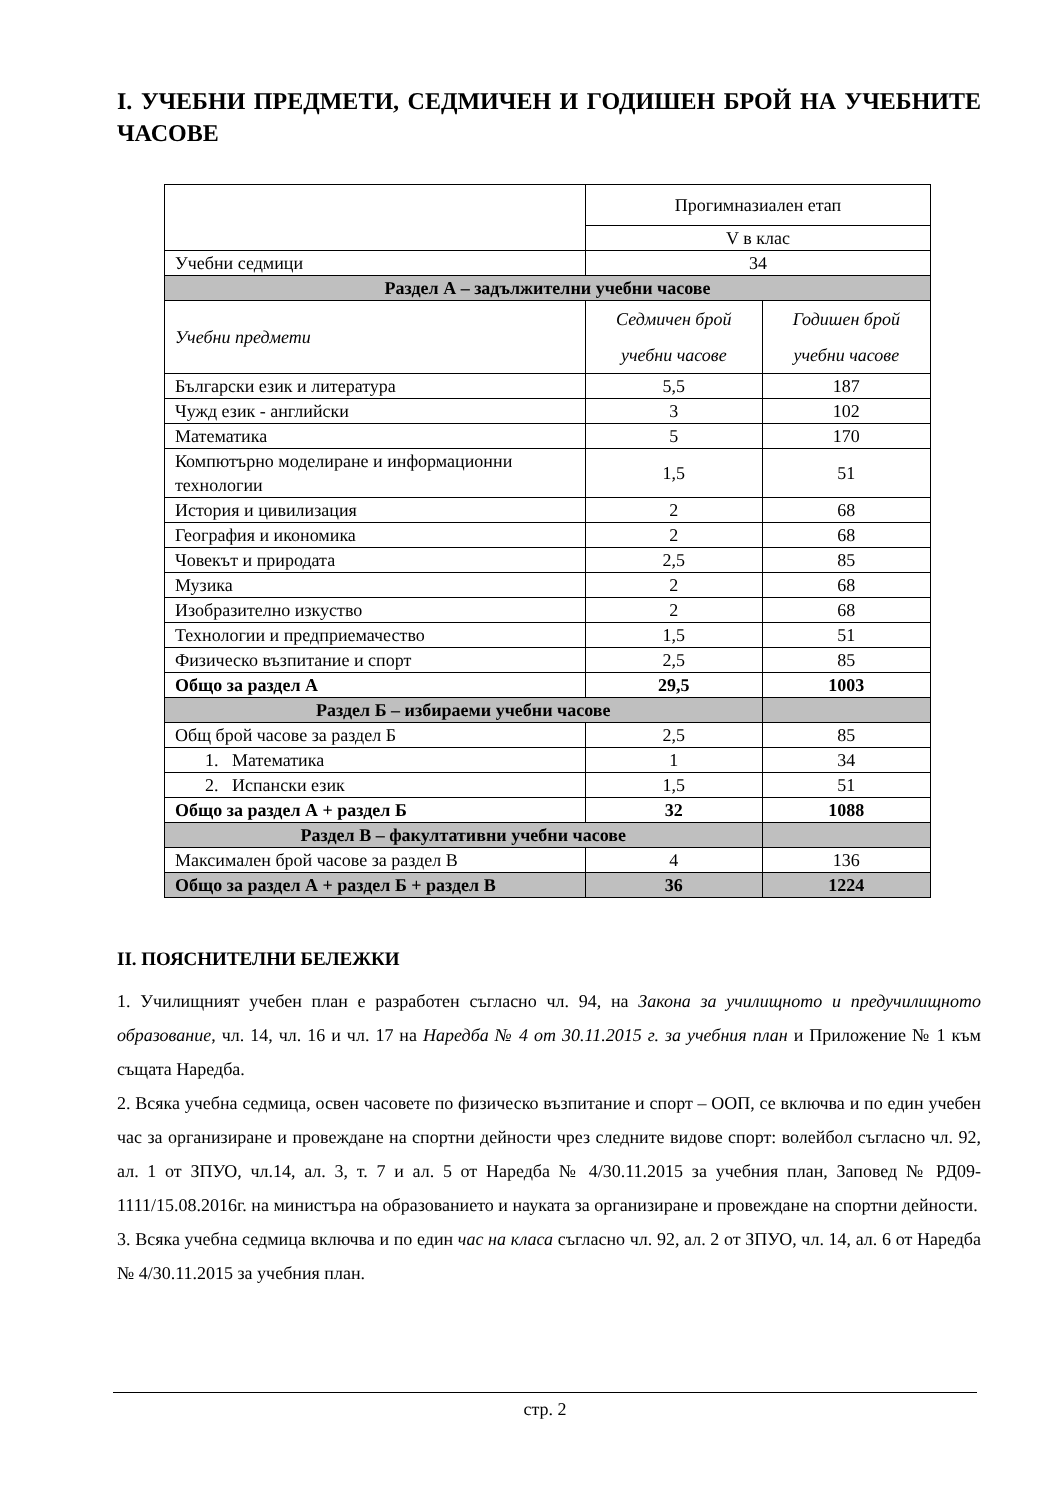I. УЧЕБНИ ПРЕДМЕТИ, СЕДМИЧЕН И ГОДИШЕН БРОЙ НА УЧЕБНИТЕ ЧАСОВЕ
| | Прогимназиален етап | |
| | V в клас | |
| Учебни седмици | 34 | |
| Раздел А – задължителни учебни часове | | |
| Учебни предмети | Седмичен брой учебни часове | Годишен брой учебни часове |
| Български език и литература | 5,5 | 187 |
| Чужд език - английски | 3 | 102 |
| Математика | 5 | 170 |
| Компютърно моделиране и информационни технологии | 1,5 | 51 |
| История и цивилизация | 2 | 68 |
| География и икономика | 2 | 68 |
| Човекът и природата | 2,5 | 85 |
| Музика | 2 | 68 |
| Изобразително изкуство | 2 | 68 |
| Технологии и предприемачество | 1,5 | 51 |
| Физическо възпитание и спорт | 2,5 | 85 |
| Общо за раздел А | 29,5 | 1003 |
| Раздел Б – избираеми учебни часове | | |
| Общ брой часове за раздел Б | 2,5 | 85 |
| 1. Математика | 1 | 34 |
| 2. Испански език | 1,5 | 51 |
| Общо за раздел А + раздел Б | 32 | 1088 |
| Раздел В – факултативни учебни часове | | |
| Максимален брой часове за раздел В | 4 | 136 |
| Общо за раздел А + раздел Б + раздел В | 36 | 1224 |
II. ПОЯСНИТЕЛНИ БЕЛЕЖКИ
1. Училищният учебен план е разработен съгласно чл. 94, на Закона за училищното и предучилищното образование, чл. 14, чл. 16 и чл. 17 на Наредба № 4 от 30.11.2015 г. за учебния план и Приложение № 1 към същата Наредба.
2. Всяка учебна седмица, освен часовете по физическо възпитание и спорт – ООП, се включва и по един учебен час за организиране и провеждане на спортни дейности чрез следните видове спорт: волейбол съгласно чл. 92, ал. 1 от ЗПУО, чл.14, ал. 3, т. 7 и ал. 5 от Наредба № 4/30.11.2015 за учебния план, Заповед № РД09-1111/15.08.2016г. на министъра на образованието и науката за организиране и провеждане на спортни дейности.
3. Всяка учебна седмица включва и по един час на класа съгласно чл. 92, ал. 2 от ЗПУО, чл. 14, ал. 6 от Наредба № 4/30.11.2015 за учебния план.
стр. 2